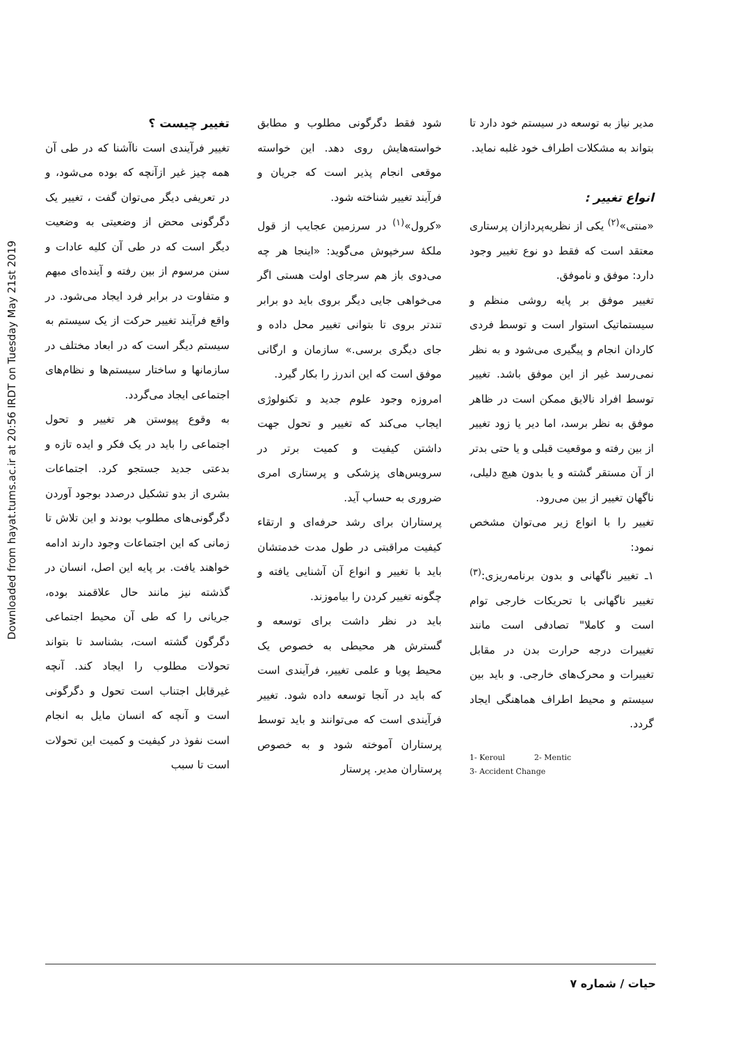Downloaded from hayat.tums.ac.ir at 20:56 IRDT on Tuesday May 21st 2019
تغییر چیست ؟
تغییر فرآیندی است ناآشنا که در طی آن همه چیز غیر ازآنچه که بوده می‌شود، و در تعریفی دیگر می‌توان گفت ، تغییر یک دگرگونی محض از وضعیتی به وضعیت دیگر است که در طی آن کلیه عادات و سنن مرسوم از بین رفته و آینده‌ای مبهم و متفاوت در برابر فرد ایجاد می‌شود. در واقع فرآیند تغییر حرکت از یک سیستم به سیستم دیگر است که در ابعاد مختلف در سازمانها و ساختار سیستم‌ها و نظام‌های اجتماعی ایجاد می‌گردد.
به وقوع پیوستن هر تغییر و تحول اجتماعی را باید در یک فکر و ایده تازه و بدعتی جدید جستجو کرد. اجتماعات بشری از بدو تشکیل درصدد بوجود آوردن دگرگونی‌های مطلوب بودند و این تلاش تا زمانی که این اجتماعات وجود دارند ادامه خواهند یافت. بر پایه این اصل، انسان در گذشته نیز مانند حال علاقمند بوده، جریانی را که طی آن محیط اجتماعی دگرگون گشته است، بشناسد تا بتواند تحولات مطلوب را ایجاد کند. آنچه غیرقابل اجتناب است تحول و دگرگونی است و آنچه که انسان مایل به انجام است نفوذ در کیفیت و کمیت این تحولات است تا سبب
شود فقط دگرگونی مطلوب و مطابق خواسته‌هایش روی دهد. این خواسته موقعی انجام پذیر است که جریان و فرآیند تغییر شناخته شود.
«کرول»<sup>(۱)</sup> در سرزمین عجایب از قول ملکهٔ سرخپوش می‌گوید: «اینجا هر چه می‌دوی باز هم سرجای اولت هستی اگر می‌خواهی جایی دیگر بروی باید دو برابر تندتر بروی تا بتوانی تغییر محل داده و جای دیگری برسی.» سازمان و ارگانی موفق است که این اندرز را بکار گیرد.
امروزه وجود علوم جدید و تکنولوژی ایجاب می‌کند که تغییر و تحول جهت داشتن کیفیت و کمیت برتر در سرویس‌های پزشکی و پرستاری امری ضروری به حساب آید.
پرستاران برای رشد حرفه‌ای و ارتقاء کیفیت مراقبتی در طول مدت خدمتشان باید با تغییر و انواع آن آشنایی یافته و چگونه تغییر کردن را بیاموزند.
باید در نظر داشت برای توسعه و گسترش هر محیطی به خصوص یک محیط پویا و علمی تغییر، فرآیندی است که باید در آنجا توسعه داده شود. تغییر فرآیندی است که می‌توانند و باید توسط پرستاران آموخته شود و به خصوص پرستاران مدیر. پرستار
مدیر نیاز به توسعه در سیستم خود دارد تا بتواند به مشکلات اطراف خود غلبه نماید.
انواع تغییر :
«منتی»<sup>(۲)</sup> یکی از نظریه‌پردازان پرستاری معتقد است که فقط دو نوع تغییر وجود دارد: موفق و ناموفق.
تغییر موفق بر پایه روشی منظم و سیستماتیک استوار است و توسط فردی کاردان انجام و پیگیری می‌شود و به نظر نمی‌رسد غیر از این موفق باشد. تغییر توسط افراد نالایق ممکن است در ظاهر موفق به نظر برسد، اما دیر یا زود تغییر از بین رفته و موقعیت قبلی و یا حتی بدتر از آن مستقر گشته و یا بدون هیچ دلیلی، ناگهان تغییر از بین می‌رود.
تغییر را با انواع زیر می‌توان مشخص نمود:
۱ـ تغییر ناگهانی و بدون برنامه‌ریزی:<sup>(۳)</sup> تغییر ناگهانی با تحریکات خارجی توام است و کاملا" تصادفی است مانند تغییرات درجه حرارت بدن در مقابل تغییرات و محرک‌های خارجی. و باید بین سیستم و محیط اطراف هماهنگی ایجاد گردد.
1- Keroul 2- Mentic
3- Accident Change
حیات / شماره ۷